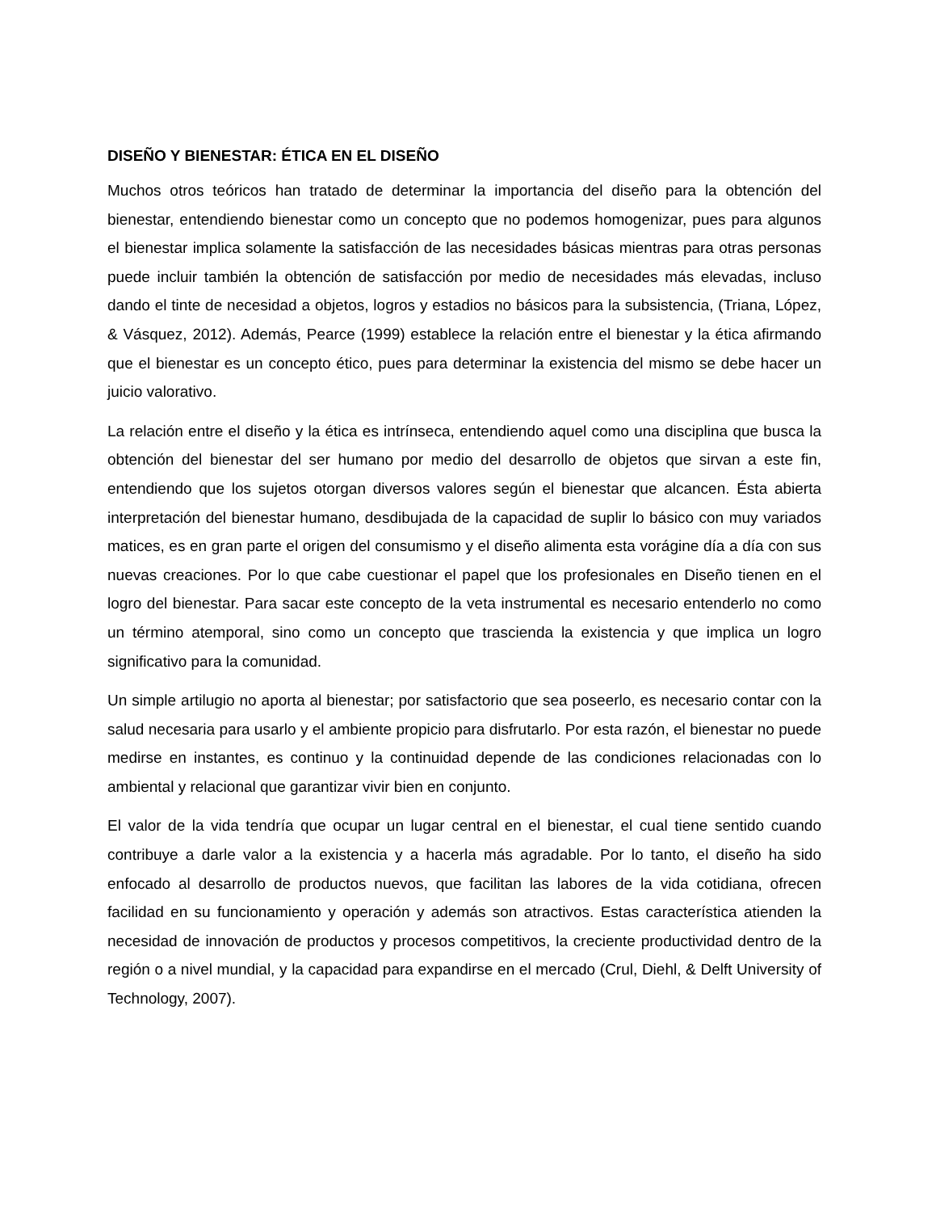DISEÑO Y BIENESTAR: ÉTICA EN EL DISEÑO
Muchos otros teóricos han tratado de determinar la importancia del diseño para la obtención del bienestar, entendiendo bienestar como un concepto que no podemos homogenizar, pues para algunos el bienestar implica solamente la satisfacción de las necesidades básicas mientras para otras personas puede incluir también la obtención de satisfacción por medio de necesidades más elevadas, incluso dando el tinte de necesidad a objetos, logros y estadios no básicos para la subsistencia, (Triana, López, & Vásquez, 2012). Además, Pearce (1999) establece la relación entre el bienestar y la ética afirmando que el bienestar es un concepto ético, pues para determinar la existencia del mismo se debe hacer un juicio valorativo.
La relación entre el diseño y la ética es intrínseca, entendiendo aquel como una disciplina que busca la obtención del bienestar del ser humano por medio del desarrollo de objetos que sirvan a este fin, entendiendo que los sujetos otorgan diversos valores según el bienestar que alcancen. Ésta abierta interpretación del bienestar humano, desdibujada de la capacidad de suplir lo básico con muy variados matices, es en gran parte el origen del consumismo y el diseño alimenta esta vorágine día a día con sus nuevas creaciones. Por lo que cabe cuestionar el papel que los profesionales en Diseño tienen en el logro del bienestar. Para sacar este concepto de la veta instrumental es necesario entenderlo no como un término atemporal, sino como un concepto que trascienda la existencia y que implica un logro significativo para la comunidad.
Un simple artilugio no aporta al bienestar; por satisfactorio que sea poseerlo, es necesario contar con la salud necesaria para usarlo y el ambiente propicio para disfrutarlo. Por esta razón, el bienestar no puede medirse en instantes, es continuo y la continuidad depende de las condiciones relacionadas con lo ambiental y relacional que garantizar vivir bien en conjunto.
El valor de la vida tendría que ocupar un lugar central en el bienestar, el cual tiene sentido cuando contribuye a darle valor a la existencia y a hacerla más agradable. Por lo tanto, el diseño ha sido enfocado al desarrollo de productos nuevos, que facilitan las labores de la vida cotidiana, ofrecen facilidad en su funcionamiento y operación y además son atractivos. Estas característica atienden la necesidad de innovación de productos y procesos competitivos, la creciente productividad dentro de la región o a nivel mundial, y la capacidad para expandirse en el mercado (Crul, Diehl, & Delft University of Technology, 2007).